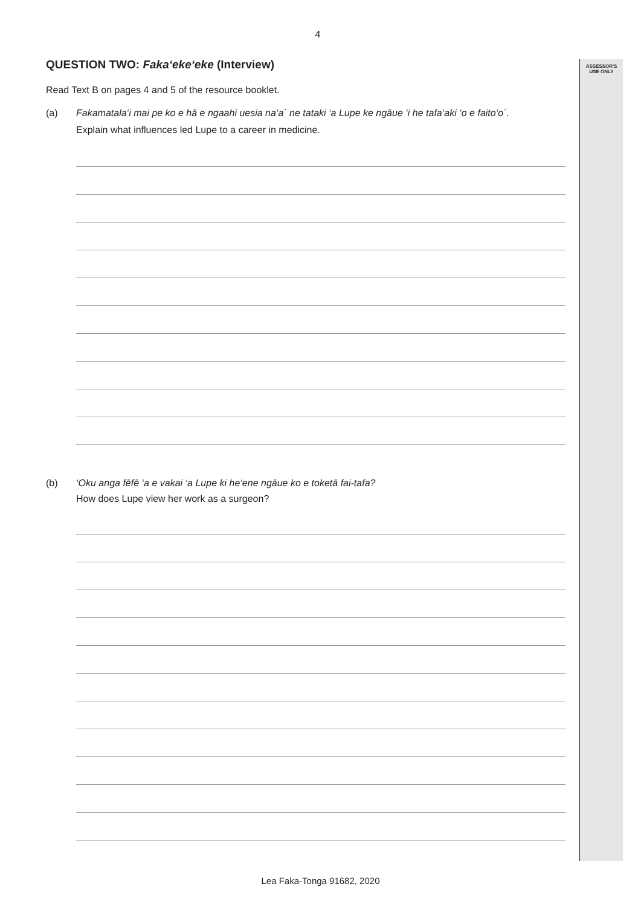ASSESSOR'S
USE ONLY
4
QUESTION TWO: Faka‘eke‘eke (Interview)
Read Text B on pages 4 and 5 of the resource booklet.
(a) Fakamatala‘i mai pe ko e hā e ngaahi uesia na‘a´ ne tataki ‘a Lupe ke ngāue ‘i he tafa‘aki ‘o e faito‘o´.
Explain what influences led Lupe to a career in medicine.
(b) ‘Oku anga fēfē ‘a e vakai ‘a Lupe ki he‘ene ngāue ko e toketā fai-tafa?
How does Lupe view her work as a surgeon?
Lea Faka-Tonga 91682, 2020